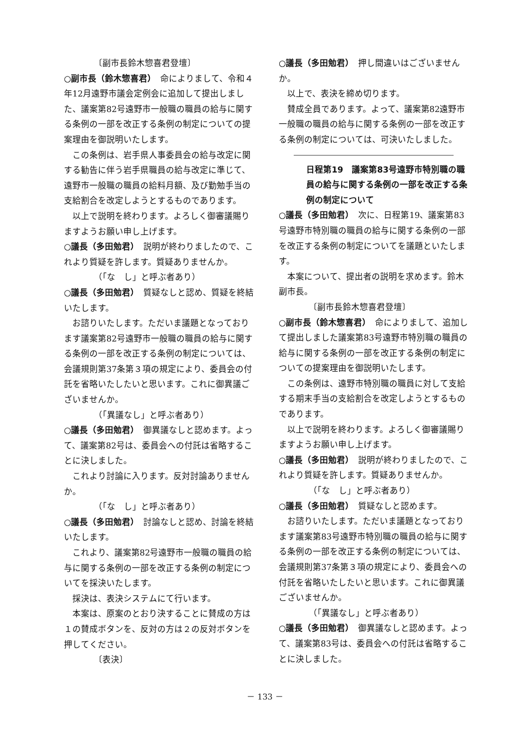〔副市長鈴木惣喜君登壇〕
○副市長（鈴木惣喜君）　命によりまして、令和４年12月遠野市議会定例会に追加して提出しました、議案第82号遠野市一般職の職員の給与に関する条例の一部を改正する条例の制定についての提案理由を御説明いたします。
この条例は、岩手県人事委員会の給与改定に関する勧告に伴う岩手県職員の給与改定に準じて、遠野市一般職の職員の給料月額、及び勤勉手当の支給割合を改定しようとするものであります。
以上で説明を終わります。よろしく御審議賜りますようお願い申し上げます。
○議長（多田勉君）　説明が終わりましたので、これより質疑を許します。質疑ありませんか。
（「な　し」と呼ぶ者あり）
○議長（多田勉君）　質疑なしと認め、質疑を終結いたします。
お諮りいたします。ただいま議題となっております議案第82号遠野市一般職の職員の給与に関する条例の一部を改正する条例の制定については、会議規則第37条第３項の規定により、委員会の付託を省略いたしたいと思います。これに御異議ございませんか。
（「異議なし」と呼ぶ者あり）
○議長（多田勉君）　御異議なしと認めます。よって、議案第82号は、委員会への付託は省略することに決しました。
これより討論に入ります。反対討論ありませんか。
（「な　し」と呼ぶ者あり）
○議長（多田勉君）　討論なしと認め、討論を終結いたします。
これより、議案第82号遠野市一般職の職員の給与に関する条例の一部を改正する条例の制定についてを採決いたします。
採決は、表決システムにて行います。
本案は、原案のとおり決することに賛成の方は１の賛成ボタンを、反対の方は２の反対ボタンを押してください。
〔表決〕
○議長（多田勉君）　押し間違いはございませんか。
以上で、表決を締め切ります。
賛成全員であります。よって、議案第82遠野市一般職の職員の給与に関する条例の一部を改正する条例の制定については、可決いたしました。
日程第19　議案第83号遠野市特別職の職員の給与に関する条例の一部を改正する条例の制定について
○議長（多田勉君）　次に、日程第19、議案第83号遠野市特別職の職員の給与に関する条例の一部を改正する条例の制定についてを議題といたします。
本案について、提出者の説明を求めます。鈴木副市長。
〔副市長鈴木惣喜君登壇〕
○副市長（鈴木惣喜君）　命によりまして、追加して提出しました議案第83号遠野市特別職の職員の給与に関する条例の一部を改正する条例の制定についての提案理由を御説明いたします。
この条例は、遠野市特別職の職員に対して支給する期末手当の支給割合を改定しようとするものであります。
以上で説明を終わります。よろしく御審議賜りますようお願い申し上げます。
○議長（多田勉君）　説明が終わりましたので、これより質疑を許します。質疑ありませんか。
（「な　し」と呼ぶ者あり）
○議長（多田勉君）　質疑なしと認めます。
お諮りいたします。ただいま議題となっております議案第83号遠野市特別職の職員の給与に関する条例の一部を改正する条例の制定については、会議規則第37条第３項の規定により、委員会への付託を省略いたしたいと思います。これに御異議ございませんか。
（「異議なし」と呼ぶ者あり）
○議長（多田勉君）　御異議なしと認めます。よって、議案第83号は、委員会への付託は省略することに決しました。
－ 133 －